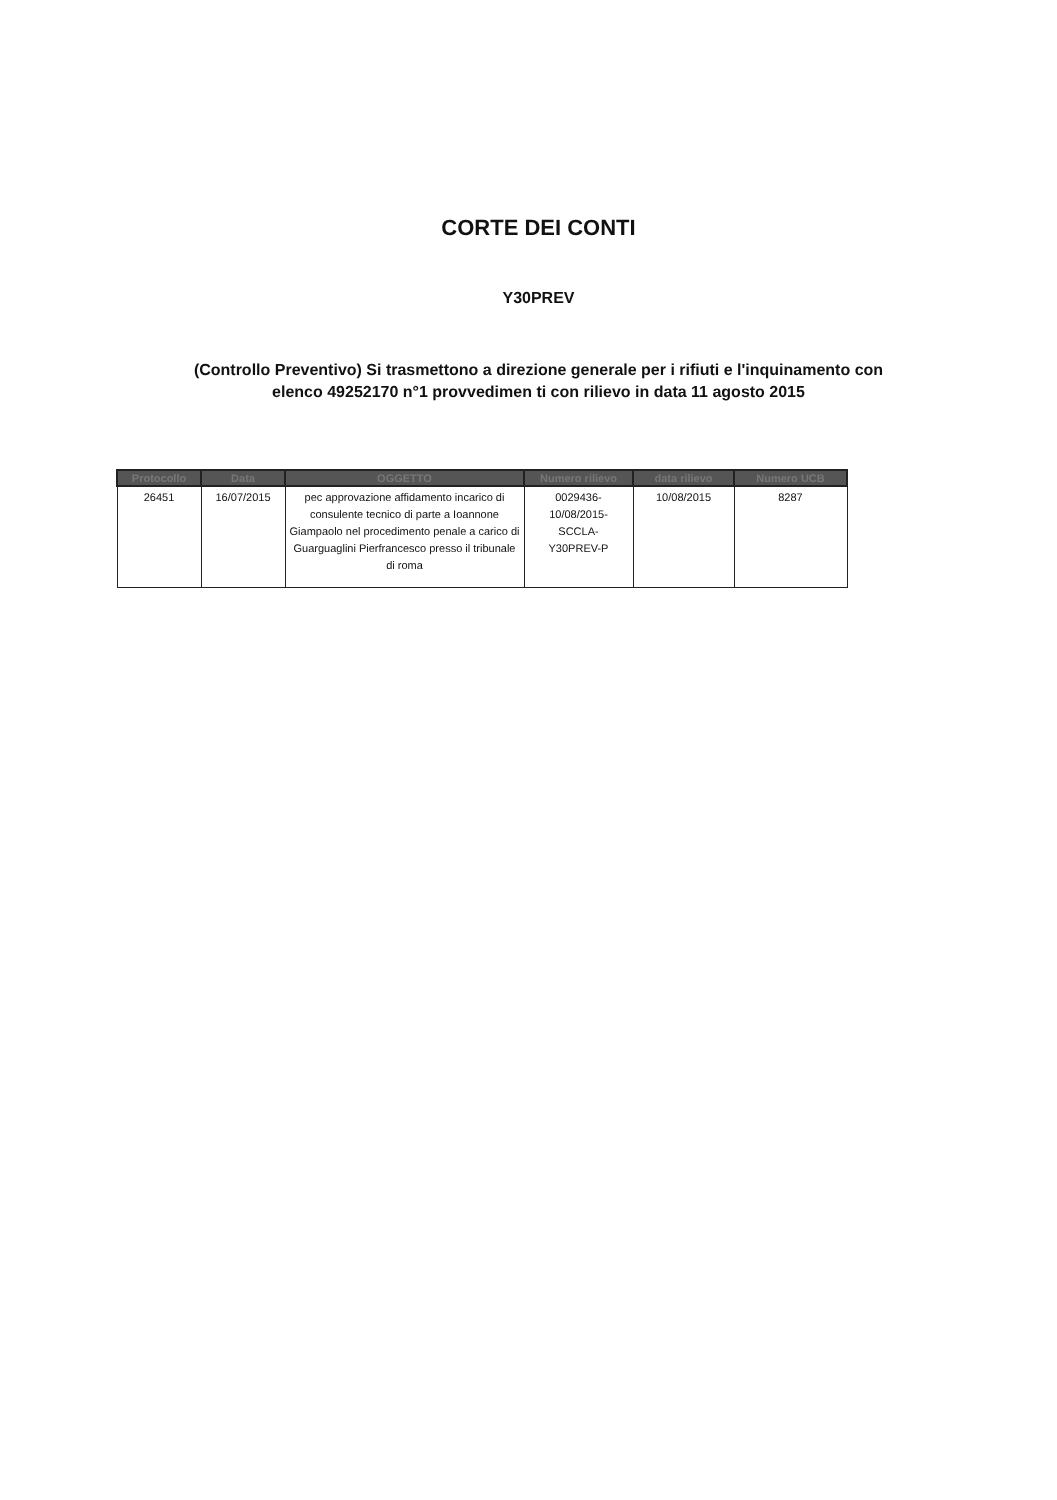CORTE DEI CONTI
Y30PREV
(Controllo Preventivo) Si trasmettono a direzione generale per i rifiuti e l'inquinamento con elenco 49252170 n°1 provvedimen ti con rilievo in data 11 agosto 2015
| Protocollo | Data | OGGETTO | Numero rilievo | data rilievo | Numero UCB |
| --- | --- | --- | --- | --- | --- |
| 26451 | 16/07/2015 | pec approvazione affidamento incarico di consulente tecnico di parte a Ioannone Giampaolo nel procedimento penale a carico di Guarguaglini Pierfrancesco presso il tribunale di roma | 0029436- 10/08/2015- SCCLA- Y30PREV-P | 10/08/2015 | 8287 |